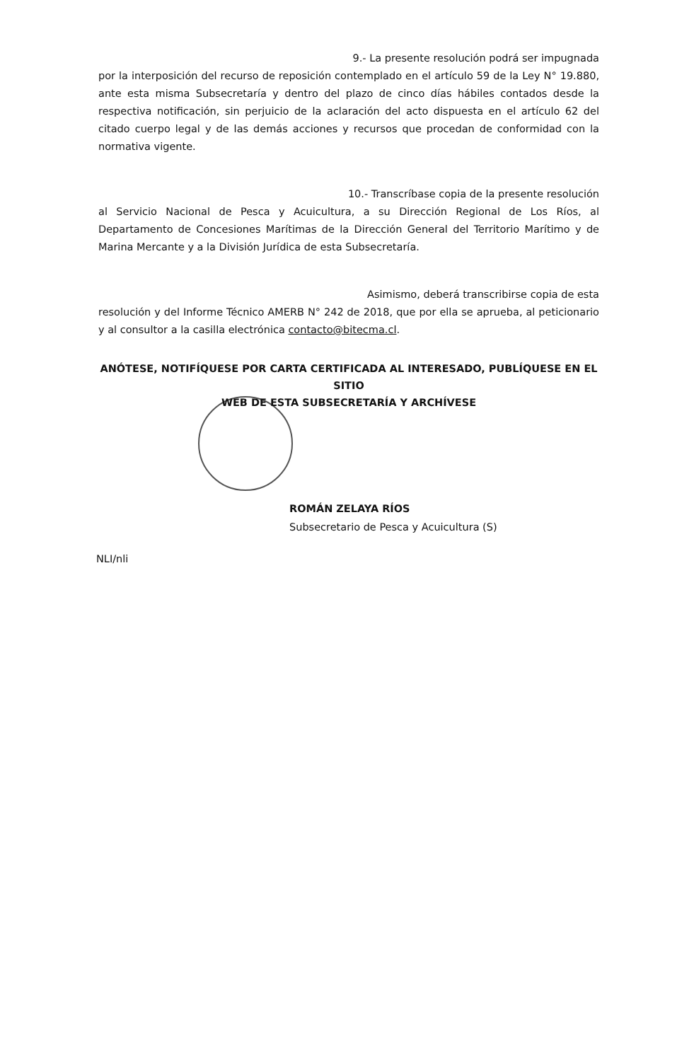9.- La presente resolución podrá ser impugnada
por la interposición del recurso de reposición contemplado en el artículo 59 de la Ley N° 19.880, ante esta misma Subsecretaría y dentro del plazo de cinco días hábiles contados desde la respectiva notificación, sin perjuicio de la aclaración del acto dispuesta en el artículo 62 del citado cuerpo legal y de las demás acciones y recursos que procedan de conformidad con la normativa vigente.
10.- Transcríbase copia de la presente resolución
al Servicio Nacional de Pesca y Acuicultura, a su Dirección Regional de Los Ríos, al Departamento de Concesiones Marítimas de la Dirección General del Territorio Marítimo y de Marina Mercante y a la División Jurídica de esta Subsecretaría.
Asimismo, deberá transcribirse copia de esta
resolución y del Informe Técnico AMERB N° 242 de 2018, que por ella se aprueba, al peticionario y al consultor a la casilla electrónica contacto@bitecma.cl.
ANÓTESE, NOTIFÍQUESE POR CARTA CERTIFICADA AL INTERESADO, PUBLÍQUESE EN EL SITIO
WEB DE ESTA SUBSECRETARÍA Y ARCHÍVESE
ROMÁN ZELAYA RÍOS
Subsecretario de Pesca y Acuicultura (S)
NLI/nli